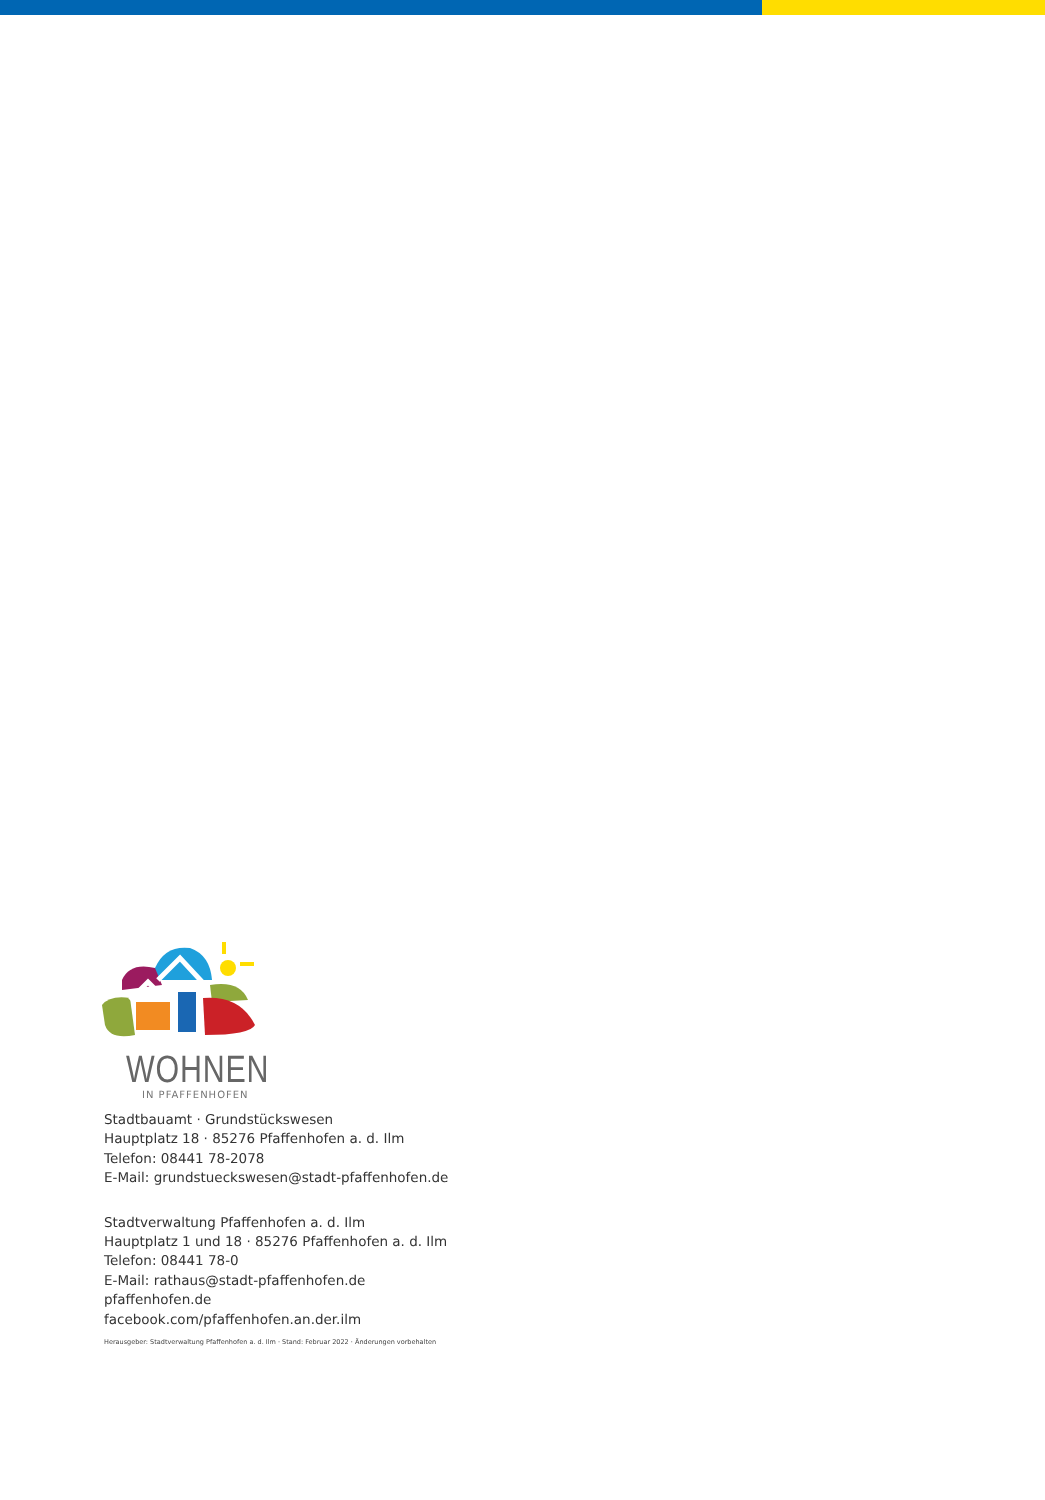WOHNEN
IN PFAFFENHOFEN
Stadtbauamt · Grundstückswesen
Hauptplatz 18 · 85276 Pfaffenhofen a. d. Ilm
Telefon: 08441 78-2078
E-Mail: grundstueckswesen@stadt-pfaffenhofen.de
Stadtverwaltung Pfaffenhofen a. d. Ilm
Hauptplatz 1 und 18 · 85276 Pfaffenhofen a. d. Ilm
Telefon: 08441 78-0
E-Mail: rathaus@stadt-pfaffenhofen.de
pfaffenhofen.de
facebook.com/pfaffenhofen.an.der.ilm
Herausgeber: Stadtverwaltung Pfaffenhofen a. d. Ilm · Stand: Februar 2022 · Änderungen vorbehalten